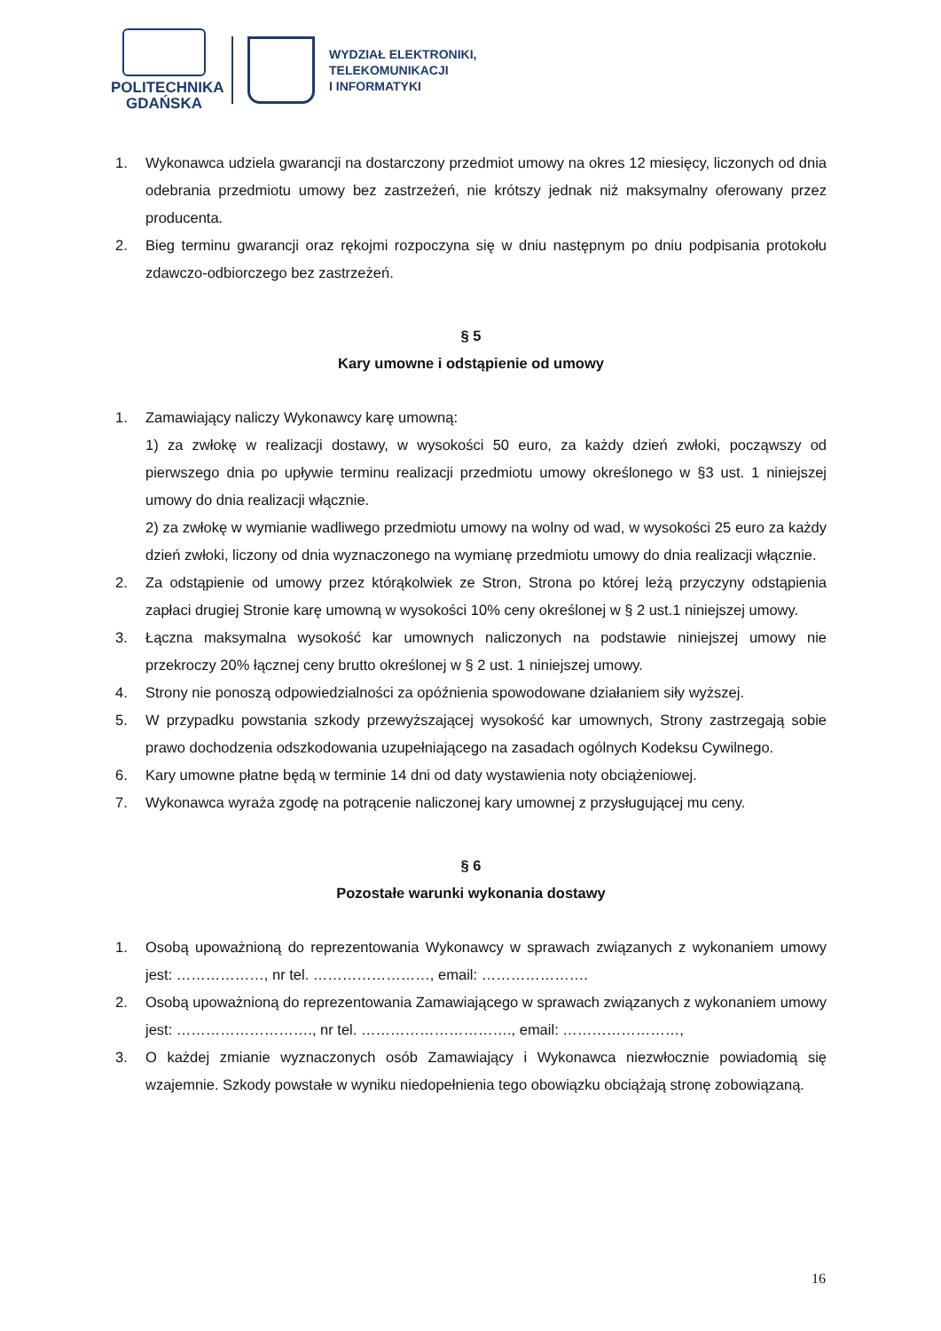POLITECHNIKA
GDAŃSKA
WYDZIAŁ ELEKTRONIKI,
TELEKOMUNIKACJI
I INFORMATYKI
1. Wykonawca udziela gwarancji na dostarczony przedmiot umowy na okres 12 miesięcy, liczonych od dnia odebrania przedmiotu umowy bez zastrzeżeń, nie krótszy jednak niż maksymalny oferowany przez producenta.
2. Bieg terminu gwarancji oraz rękojmi rozpoczyna się w dniu następnym po dniu podpisania protokołu zdawczo-odbiorczego bez zastrzeżeń.
§ 5
Kary umowne i odstąpienie od umowy
1. Zamawiający naliczy Wykonawcy karę umowną:
1) za zwłokę w realizacji dostawy, w wysokości 50 euro, za każdy dzień zwłoki, począwszy od pierwszego dnia po upływie terminu realizacji przedmiotu umowy określonego w §3 ust. 1 niniejszej umowy do dnia realizacji włącznie.
2) za zwłokę w wymianie wadliwego przedmiotu umowy na wolny od wad, w wysokości 25 euro za każdy dzień zwłoki, liczony od dnia wyznaczonego na wymianę przedmiotu umowy do dnia realizacji włącznie.
2. Za odstąpienie od umowy przez którąkolwiek ze Stron, Strona po której leżą przyczyny odstąpienia zapłaci drugiej Stronie karę umowną w wysokości 10% ceny określonej w § 2 ust.1 niniejszej umowy.
3. Łączna maksymalna wysokość kar umownych naliczonych na podstawie niniejszej umowy nie przekroczy 20% łącznej ceny brutto określonej w § 2 ust. 1 niniejszej umowy.
4. Strony nie ponoszą odpowiedzialności za opóźnienia spowodowane działaniem siły wyższej.
5. W przypadku powstania szkody przewyższającej wysokość kar umownych, Strony zastrzegają sobie prawo dochodzenia odszkodowania uzupełniającego na zasadach ogólnych Kodeksu Cywilnego.
6. Kary umowne płatne będą w terminie 14 dni od daty wystawienia noty obciążeniowej.
7. Wykonawca wyraża zgodę na potrącenie naliczonej kary umownej z przysługującej mu ceny.
§ 6
Pozostałe warunki wykonania dostawy
1. Osobą upoważnioną do reprezentowania Wykonawcy w sprawach związanych z wykonaniem umowy jest: ………………, nr tel. ……………………, email: ………………….
2. Osobą upoważnioną do reprezentowania Zamawiającego w sprawach związanych z wykonaniem umowy jest: ………………………., nr tel. …………………………., email: ……………………,
3. O każdej zmianie wyznaczonych osób Zamawiający i Wykonawca niezwłocznie powiadomią się wzajemnie. Szkody powstałe w wyniku niedopełnienia tego obowiązku obciążają stronę zobowiązaną.
16